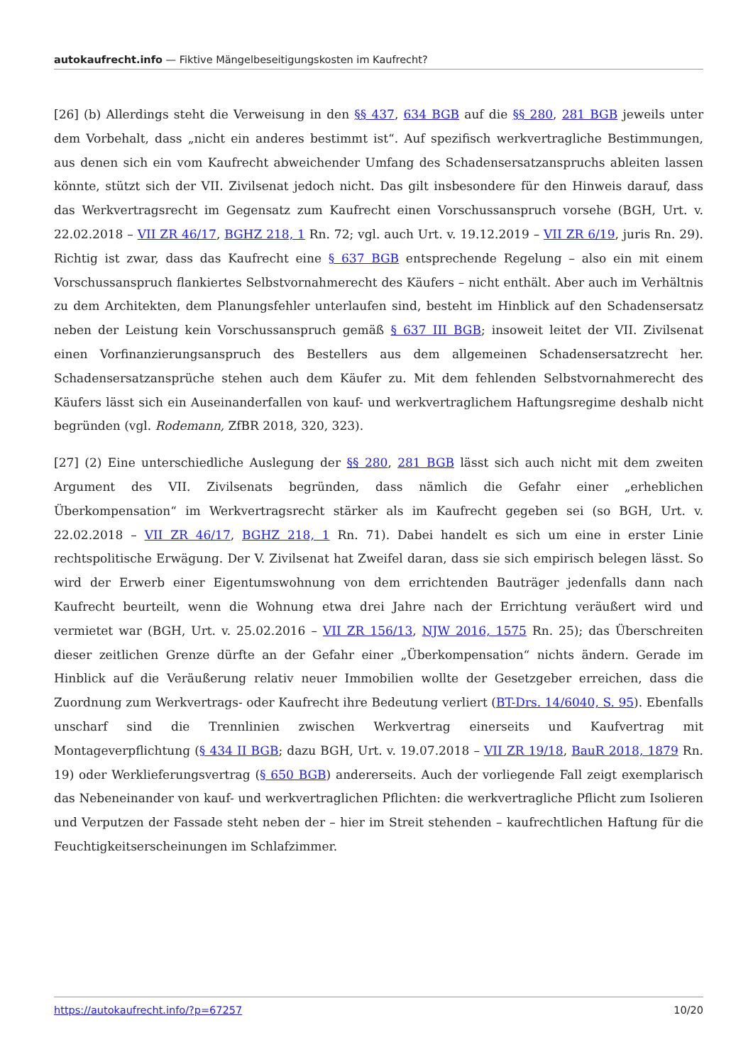autokaufrecht.info — Fiktive Mängelbeseitigungskosten im Kaufrecht?
[26] (b) Allerdings steht die Verweisung in den §§ 437, 634 BGB auf die §§ 280, 281 BGB jeweils unter dem Vorbehalt, dass „nicht ein anderes bestimmt ist“. Auf spezifisch werkvertragliche Bestimmungen, aus denen sich ein vom Kaufrecht abweichender Umfang des Schadensersatzanspruchs ableiten lassen könnte, stützt sich der VII. Zivilsenat jedoch nicht. Das gilt insbesondere für den Hinweis darauf, dass das Werkvertragsrecht im Gegensatz zum Kaufrecht einen Vorschussanspruch vorsehe (BGH, Urt. v. 22.02.2018 – VII ZR 46/17, BGHZ 218, 1 Rn. 72; vgl. auch Urt. v. 19.12.2019 – VII ZR 6/19, juris Rn. 29). Richtig ist zwar, dass das Kaufrecht eine § 637 BGB entsprechende Regelung – also ein mit einem Vorschussanspruch flankiertes Selbstvornahmerecht des Käufers – nicht enthält. Aber auch im Verhältnis zu dem Architekten, dem Planungsfehler unterlaufen sind, besteht im Hinblick auf den Schadensersatz neben der Leistung kein Vorschussanspruch gemäß § 637 III BGB; insoweit leitet der VII. Zivilsenat einen Vorfinanzierungsanspruch des Bestellers aus dem allgemeinen Schadensersatzrecht her. Schadensersatzansprüche stehen auch dem Käufer zu. Mit dem fehlenden Selbstvornahmerecht des Käufers lässt sich ein Auseinanderfallen von kauf- und werkvertraglichem Haftungsregime deshalb nicht begründen (vgl. Rodemann, ZfBR 2018, 320, 323).
[27] (2) Eine unterschiedliche Auslegung der §§ 280, 281 BGB lässt sich auch nicht mit dem zweiten Argument des VII. Zivilsenats begründen, dass nämlich die Gefahr einer „erheblichen Überkompensation“ im Werkvertragsrecht stärker als im Kaufrecht gegeben sei (so BGH, Urt. v. 22.02.2018 – VII ZR 46/17, BGHZ 218, 1 Rn. 71). Dabei handelt es sich um eine in erster Linie rechtspolitische Erwägung. Der V. Zivilsenat hat Zweifel daran, dass sie sich empirisch belegen lässt. So wird der Erwerb einer Eigentumswohnung von dem errichtenden Bauträger jedenfalls dann nach Kaufrecht beurteilt, wenn die Wohnung etwa drei Jahre nach der Errichtung veräußert wird und vermietet war (BGH, Urt. v. 25.02.2016 – VII ZR 156/13, NJW 2016, 1575 Rn. 25); das Überschreiten dieser zeitlichen Grenze dürfte an der Gefahr einer „Überkompensation“ nichts ändern. Gerade im Hinblick auf die Veräußerung relativ neuer Immobilien wollte der Gesetzgeber erreichen, dass die Zuordnung zum Werkvertrags- oder Kaufrecht ihre Bedeutung verliert (BT-Drs. 14/6040, S. 95). Ebenfalls unscharf sind die Trennlinien zwischen Werkvertrag einerseits und Kaufvertrag mit Montageverpflichtung (§ 434 II BGB; dazu BGH, Urt. v. 19.07.2018 – VII ZR 19/18, BauR 2018, 1879 Rn. 19) oder Werklieferungsvertrag (§ 650 BGB) andererseits. Auch der vorliegende Fall zeigt exemplarisch das Nebeneinander von kauf- und werkvertraglichen Pflichten: die werkvertragliche Pflicht zum Isolieren und Verputzen der Fassade steht neben der – hier im Streit stehenden – kaufrechtlichen Haftung für die Feuchtigkeitserscheinungen im Schlafzimmer.
https://autokaufrecht.info/?p=67257 10/20